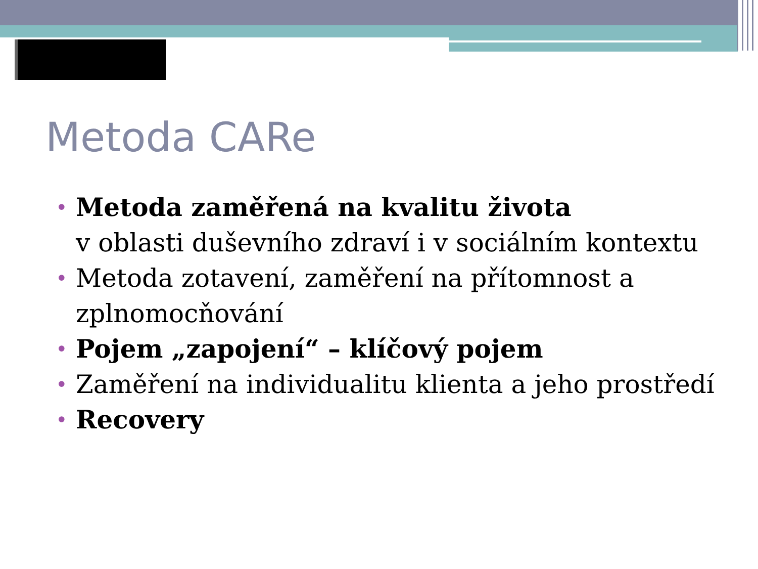Metoda CARe
• Metoda zaměřená na kvalitu života
v oblasti duševního zdraví i v sociálním kontextu
• Metoda zotavení, zaměření na přítomnost a zplnomocňování
• Pojem „zapojení“ – klíčový pojem
• Zaměření na individualitu klienta a jeho prostředí
• Recovery